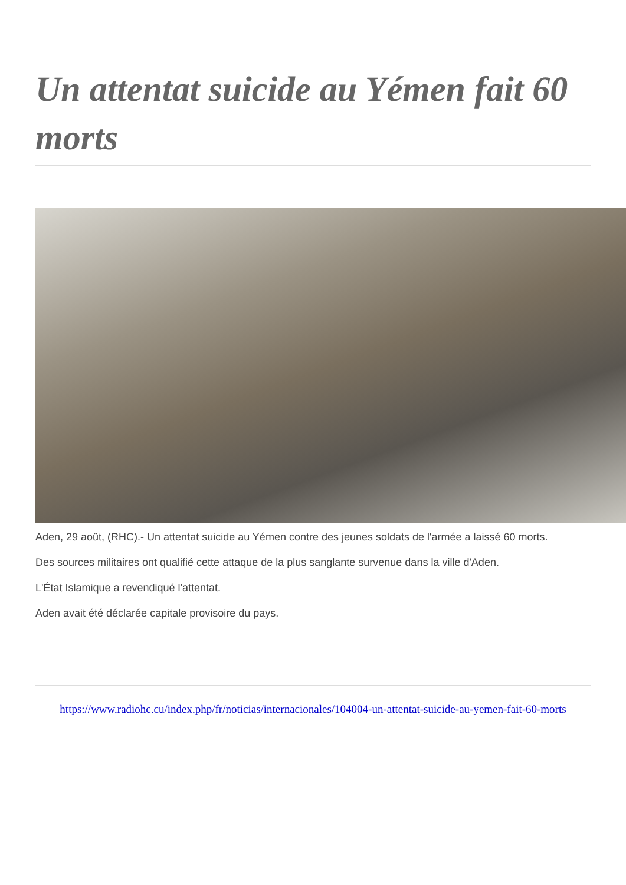Un attentat suicide au Yémen fait 60 morts
Aden, 29 août, (RHC).- Un attentat suicide au Yémen contre des jeunes soldats de l'armée a laissé 60 morts.
Des sources militaires ont qualifié cette attaque de la plus sanglante survenue dans la ville d'Aden.
L'État Islamique a revendiqué l'attentat.
Aden avait été déclarée capitale provisoire du pays.
https://www.radiohc.cu/index.php/fr/noticias/internacionales/104004-un-attentat-suicide-au-yemen-fait-60-morts